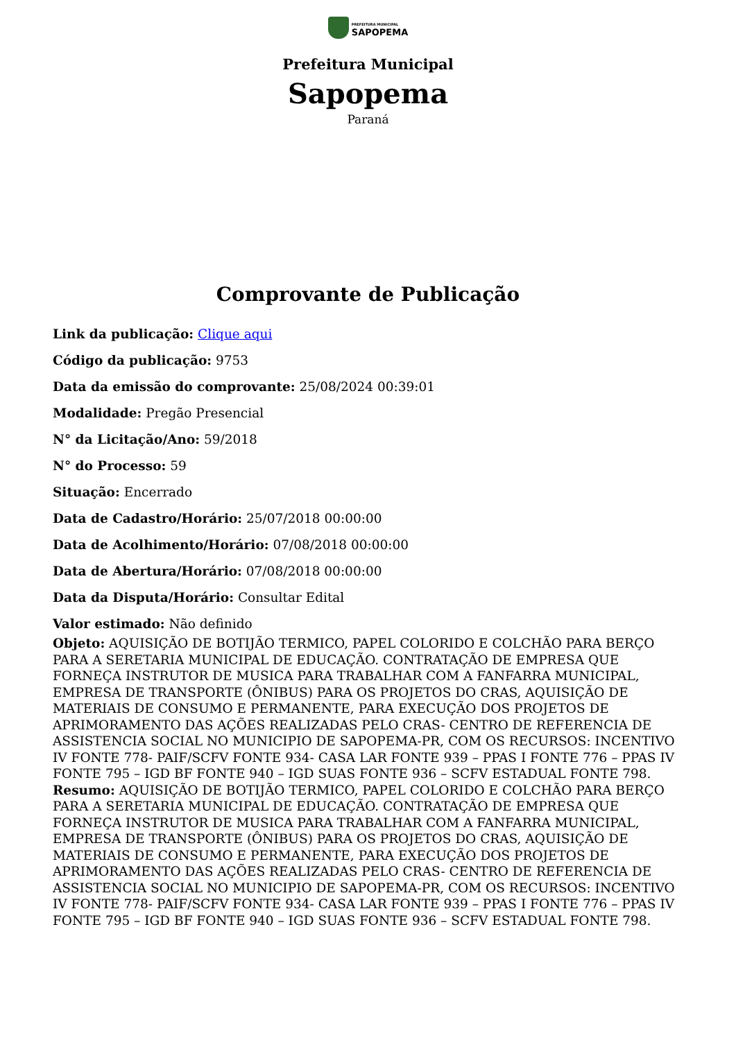PREFEITURA MUNICIPAL
SAPOPEMA
Prefeitura Municipal
Sapopema
Paraná
Comprovante de Publicação
Link da publicação: Clique aqui
Código da publicação: 9753
Data da emissão do comprovante: 25/08/2024 00:39:01
Modalidade: Pregão Presencial
N° da Licitação/Ano: 59/2018
N° do Processo: 59
Situação: Encerrado
Data de Cadastro/Horário: 25/07/2018 00:00:00
Data de Acolhimento/Horário: 07/08/2018 00:00:00
Data de Abertura/Horário: 07/08/2018 00:00:00
Data da Disputa/Horário: Consultar Edital
Valor estimado: Não definido
Objeto: AQUISIÇÃO DE BOTIJÃO TERMICO, PAPEL COLORIDO E COLCHÃO PARA BERÇO PARA A SERETARIA MUNICIPAL DE EDUCAÇÃO. CONTRATAÇÃO DE EMPRESA QUE FORNEÇA INSTRUTOR DE MUSICA PARA TRABALHAR COM A FANFARRA MUNICIPAL, EMPRESA DE TRANSPORTE (ÔNIBUS) PARA OS PROJETOS DO CRAS, AQUISIÇÃO DE MATERIAIS DE CONSUMO E PERMANENTE, PARA EXECUÇÃO DOS PROJETOS DE APRIMORAMENTO DAS AÇÕES REALIZADAS PELO CRAS- CENTRO DE REFERENCIA DE ASSISTENCIA SOCIAL NO MUNICIPIO DE SAPOPEMA-PR, COM OS RECURSOS: INCENTIVO IV FONTE 778- PAIF/SCFV FONTE 934- CASA LAR FONTE 939 – PPAS I FONTE 776 – PPAS IV FONTE 795 – IGD BF FONTE 940 – IGD SUAS FONTE 936 – SCFV ESTADUAL FONTE 798.
Resumo: AQUISIÇÃO DE BOTIJÃO TERMICO, PAPEL COLORIDO E COLCHÃO PARA BERÇO PARA A SERETARIA MUNICIPAL DE EDUCAÇÃO. CONTRATAÇÃO DE EMPRESA QUE FORNEÇA INSTRUTOR DE MUSICA PARA TRABALHAR COM A FANFARRA MUNICIPAL, EMPRESA DE TRANSPORTE (ÔNIBUS) PARA OS PROJETOS DO CRAS, AQUISIÇÃO DE MATERIAIS DE CONSUMO E PERMANENTE, PARA EXECUÇÃO DOS PROJETOS DE APRIMORAMENTO DAS AÇÕES REALIZADAS PELO CRAS- CENTRO DE REFERENCIA DE ASSISTENCIA SOCIAL NO MUNICIPIO DE SAPOPEMA-PR, COM OS RECURSOS: INCENTIVO IV FONTE 778- PAIF/SCFV FONTE 934- CASA LAR FONTE 939 – PPAS I FONTE 776 – PPAS IV FONTE 795 – IGD BF FONTE 940 – IGD SUAS FONTE 936 – SCFV ESTADUAL FONTE 798.